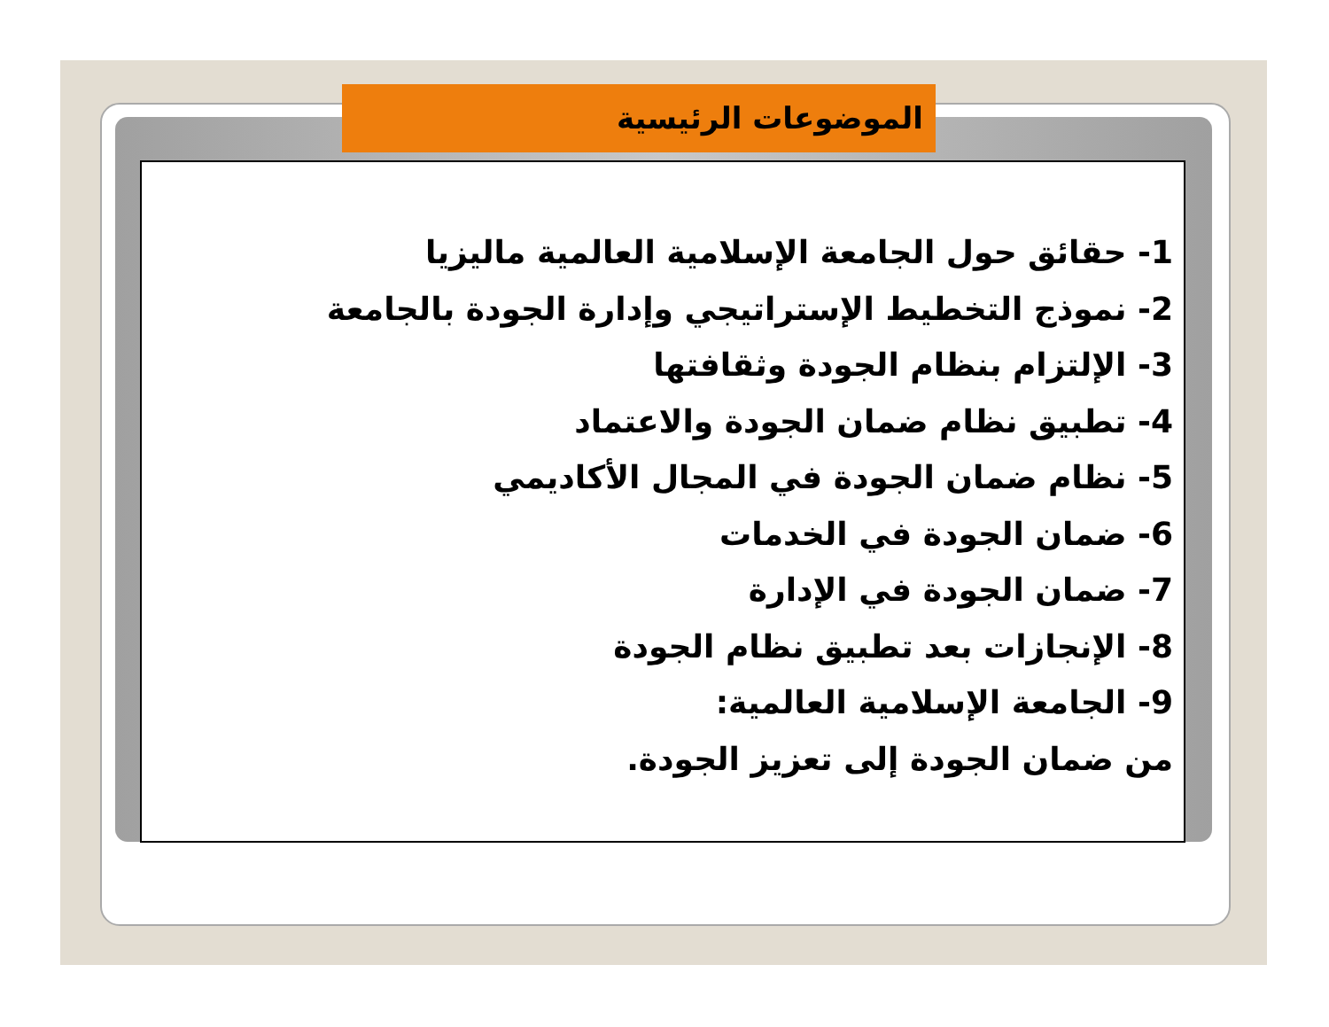الموضوعات الرئيسية
1- حقائق حول الجامعة الإسلامية العالمية ماليزيا
2- نموذج التخطيط الإستراتيجي وإدارة الجودة بالجامعة
3- الإلتزام بنظام الجودة وثقافتها
4- تطبيق نظام ضمان الجودة والاعتماد
5- نظام ضمان الجودة في المجال الأكاديمي
6- ضمان الجودة في الخدمات
7- ضمان الجودة في الإدارة
8- الإنجازات بعد تطبيق نظام الجودة
9- الجامعة الإسلامية العالمية:
من ضمان الجودة إلى تعزيز الجودة.